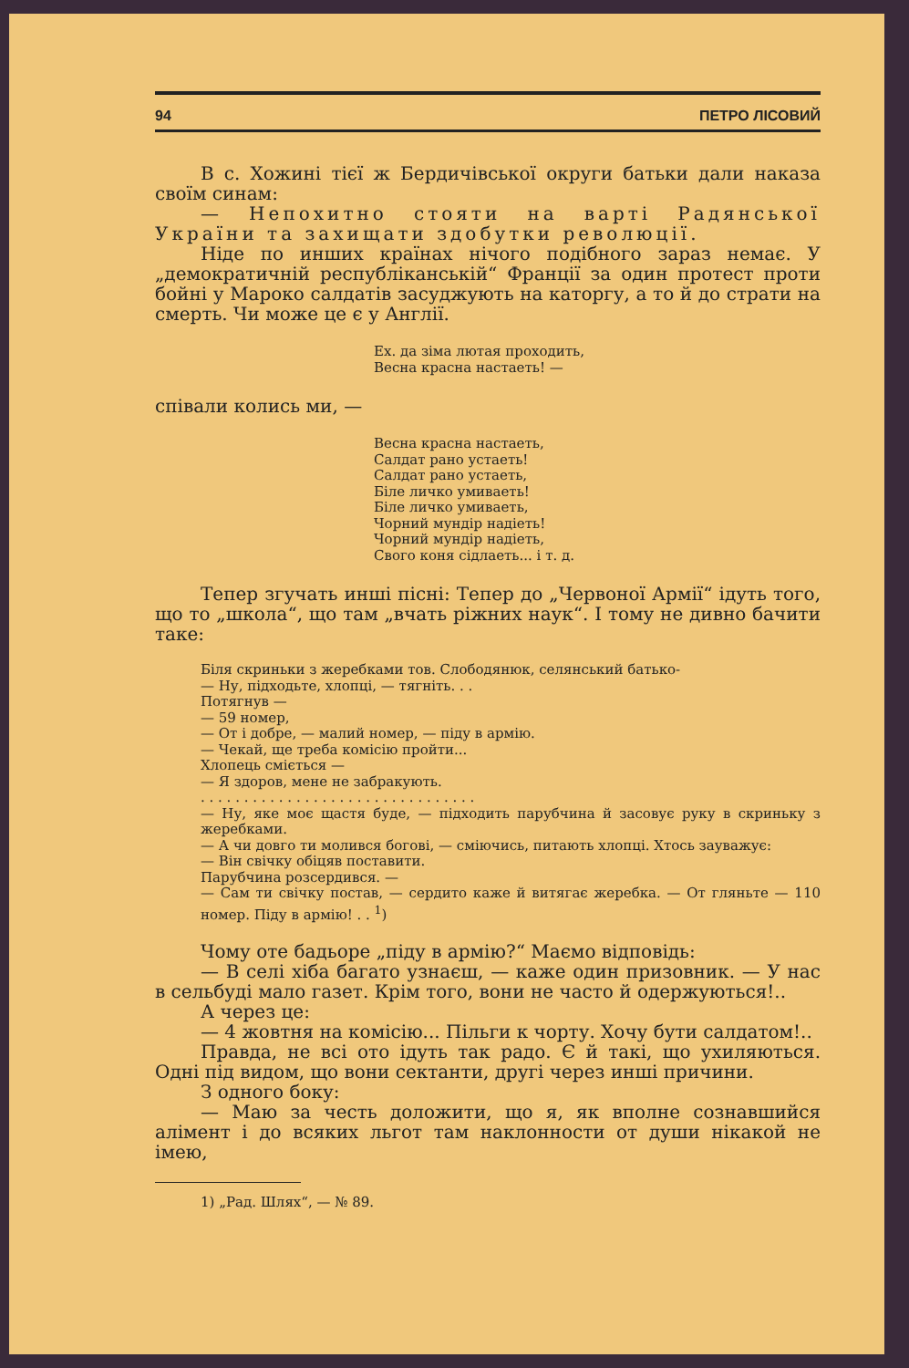94 ПЕТРО ЛІСОВИЙ
В с. Хожині тієї ж Бердичівської округи батьки дали наказа своїм синам:
— Непохитно стояти на варті Радянської України та захищати здобутки революції.
Ніде по инших країнах нічого подібного зараз немає. У „демократичній республіканській“ Франції за один протест проти бойні у Мароко салдатів засуджують на каторгу, а то й до страти на смерть. Чи може це є у Англії.
Ех. да зіма лютая проходить,
Весна красна настаеть! —
співали колись ми, —
Весна красна настаеть,
Салдат рано устаеть!
Салдат рано устаеть,
Біле личко умиваеть!
Біле личко умиваеть,
Чорний мундір надіеть!
Чорний мундір надіеть,
Свого коня сідлаеть... і т. д.
Тепер згучать инші пісні: Тепер до „Червоної Армії“ ідуть того, що то „школа“, що там „вчать ріжних наук“. І тому не дивно бачити таке:
Біля скриньки з жеребками тов. Слободянюк, селянський батько-
— Ну, підходьте, хлопці, — тягніть. . .
Потягнув —
— 59 номер,
— От і добре, — малий номер, — піду в армію.
— Чекай, ще треба комісію пройти...
Хлопець сміється —
— Я здоров, мене не забракують.
. . . . . . . . . . . . . . . . . . . . . . . . . . . . . . . .
— Ну, яке моє щастя буде, — підходить парубчина й засовує руку в скриньку з жеребками.
— А чи довго ти молився богові, — сміючись, питають хлопці. Хтось зауважує:
— Він свічку обіцяв поставити.
Парубчина розсердився. —
— Сам ти свічку постав, — сердито каже й витягає жеребка. — От гляньте — 110 номер. Піду в армію! . . <sup>1</sup>)
Чому оте бадьоре „піду в армію?“ Маємо відповідь:
— В селі хіба багато узнаєш, — каже один призовник. — У нас в сельбуді мало газет. Крім того, вони не часто й одержуються!..
А через це:
— 4 жовтня на комісію... Пільги к чорту. Хочу бути салдатом!..
Правда, не всі ото ідуть так радо. Є й такі, що ухиляються. Одні під видом, що вони сектанти, другі через инші причини.
З одного боку:
— Маю за честь доложити, що я, як вполне сознавшийся алімент і до всяких льгот там наклонности от души нікакой не імею,
1) „Рад. Шлях“, — № 89.